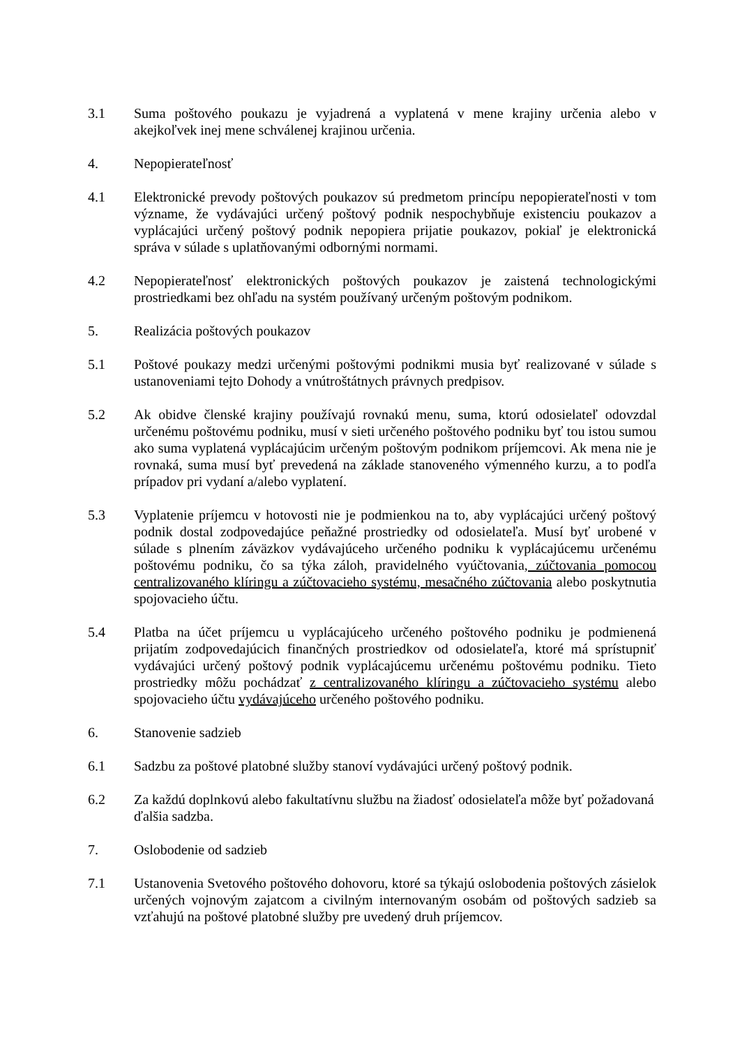3.1 Suma poštového poukazu je vyjadrená a vyplatená v mene krajiny určenia alebo v akejkoľvek inej mene schválenej krajinou určenia.
4. Nepopierateľnosť
4.1 Elektronické prevody poštových poukazov sú predmetom princípu nepopierateľnosti v tom význame, že vydávajúci určený poštový podnik nespochybňuje existenciu poukazov a vyplácajúci určený poštový podnik nepopiera prijatie poukazov, pokiaľ je elektronická správa v súlade s uplatňovanými odbornými normami.
4.2 Nepopierateľnosť elektronických poštových poukazov je zaistená technologickými prostriedkami bez ohľadu na systém používaný určeným poštovým podnikom.
5. Realizácia poštových poukazov
5.1 Poštové poukazy medzi určenými poštovými podnikmi musia byť realizované v súlade s ustanoveniami tejto Dohody a vnútroštátnych právnych predpisov.
5.2 Ak obidve členské krajiny používajú rovnakú menu, suma, ktorú odosielateľ odovzdal určenému poštovému podniku, musí v sieti určeného poštového podniku byť tou istou sumou ako suma vyplatená vyplácajúcim určeným poštovým podnikom príjemcovi. Ak mena nie je rovnaká, suma musí byť prevedená na základe stanoveného výmenného kurzu, a to podľa prípadov pri vydaní a/alebo vyplatení.
5.3 Vyplatenie príjemcu v hotovosti nie je podmienkou na to, aby vyplácajúci určený poštový podnik dostal zodpovedajúce peňažné prostriedky od odosielateľa. Musí byť urobené v súlade s plnením záväzkov vydávajúceho určeného podniku k vyplácajúcemu určenému poštovému podniku, čo sa týka záloh, pravidelného vyúčtovania, zúčtovania pomocou centralizovaného klíringu a zúčtovacieho systému, mesačného zúčtovania alebo poskytnutia spojovacieho účtu.
5.4 Platba na účet príjemcu u vyplácajúceho určeného poštového podniku je podmienená prijatím zodpovedajúcich finančných prostriedkov od odosielateľa, ktoré má sprístupniť vydávajúci určený poštový podnik vyplácajúcemu určenému poštovému podniku. Tieto prostriedky môžu pochádzať z centralizovaného klíringu a zúčtovacieho systému alebo spojovacieho účtu vydávajúceho určeného poštového podniku.
6. Stanovenie sadzieb
6.1 Sadzbu za poštové platobné služby stanoví vydávajúci určený poštový podnik.
6.2 Za každú doplnkovú alebo fakultatívnu službu na žiadosť odosielateľa môže byť požadovaná ďalšia sadzba.
7. Oslobodenie od sadzieb
7.1 Ustanovenia Svetového poštového dohovoru, ktoré sa týkajú oslobodenia poštových zásielok určených vojnovým zajatcom a civilným internovaným osobám od poštových sadzieb sa vzťahujú na poštové platobné služby pre uvedený druh príjemcov.